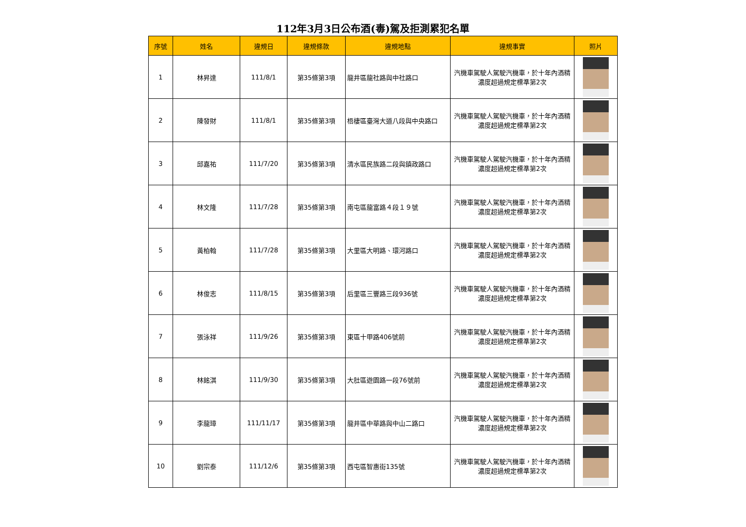112年3月3日公布酒(毒)駕及拒測累犯名單
| 序號 | 姓名 | 違規日 | 違規條款 | 違規地點 | 違規事實 | 照片 |
| --- | --- | --- | --- | --- | --- | --- |
| 1 | 林昇達 | 111/8/1 | 第35條第3項 | 龍井區龍社路與中社路口 | 汽機車駕駛人駕駛汽機車，於十年內酒精濃度超過規定標準第2次 | |
| 2 | 陳發財 | 111/8/1 | 第35條第3項 | 梧棲區臺灣大道八段與中央路口 | 汽機車駕駛人駕駛汽機車，於十年內酒精濃度超過規定標準第2次 | |
| 3 | 邱嘉祐 | 111/7/20 | 第35條第3項 | 清水區民族路二段與鎮政路口 | 汽機車駕駛人駕駛汽機車，於十年內酒精濃度超過規定標準第2次 | |
| 4 | 林文隆 | 111/7/28 | 第35條第3項 | 南屯區龍富路４段１９號 | 汽機車駕駛人駕駛汽機車，於十年內酒精濃度超過規定標準第2次 | |
| 5 | 黃柏翰 | 111/7/28 | 第35條第3項 | 大里區大明路、環河路口 | 汽機車駕駛人駕駛汽機車，於十年內酒精濃度超過規定標準第2次 | |
| 6 | 林俊志 | 111/8/15 | 第35條第3項 | 后里區三豐路三段936號 | 汽機車駕駛人駕駛汽機車，於十年內酒精濃度超過規定標準第2次 | |
| 7 | 張泳祥 | 111/9/26 | 第35條第3項 | 東區十甲路406號前 | 汽機車駕駛人駕駛汽機車，於十年內酒精濃度超過規定標準第2次 | |
| 8 | 林銘淇 | 111/9/30 | 第35條第3項 | 大肚區遊園路一段76號前 | 汽機車駕駛人駕駛汽機車，於十年內酒精濃度超過規定標準第2次 | |
| 9 | 李龍璋 | 111/11/17 | 第35條第3項 | 龍井區中華路與中山二路口 | 汽機車駕駛人駕駛汽機車，於十年內酒精濃度超過規定標準第2次 | |
| 10 | 劉宗泰 | 111/12/6 | 第35條第3項 | 西屯區智惠街135號 | 汽機車駕駛人駕駛汽機車，於十年內酒精濃度超過規定標準第2次 | |